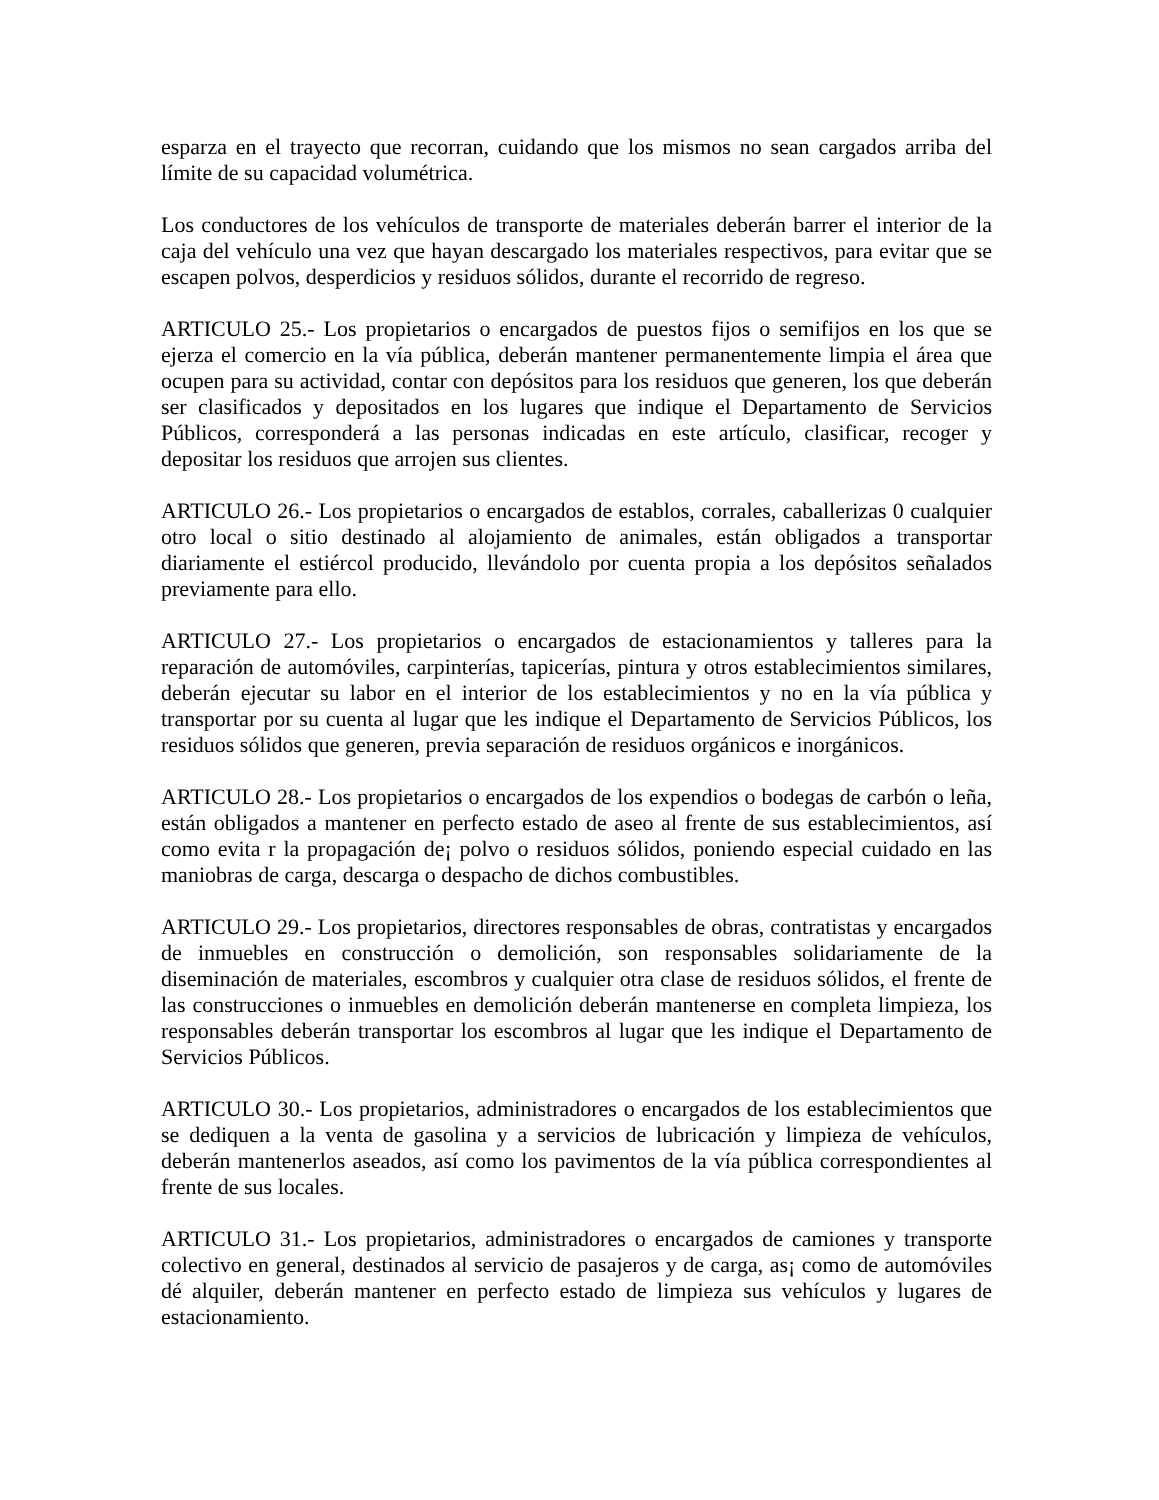esparza en el trayecto que recorran, cuidando que los mismos no sean cargados arriba del límite de su capacidad volumétrica.
Los conductores de los vehículos de transporte de materiales deberán barrer el interior de la caja del vehículo una vez que hayan descargado los materiales respectivos, para evitar que se escapen polvos, desperdicios y residuos sólidos, durante el recorrido de regreso.
ARTICULO 25.- Los propietarios o encargados de puestos fijos o semifijos en los que se ejerza el comercio en la vía pública, deberán mantener permanentemente limpia el área que ocupen para su actividad, contar con depósitos para los residuos que generen, los que deberán ser clasificados y depositados en los lugares que indique el Departamento de Servicios Públicos, corresponderá a las personas indicadas en este artículo, clasificar, recoger y depositar los residuos que arrojen sus clientes.
ARTICULO 26.- Los propietarios o encargados de establos, corrales, caballerizas 0 cualquier otro local o sitio destinado al alojamiento de animales, están obligados a transportar diariamente el estiércol producido, llevándolo por cuenta propia a los depósitos señalados previamente para ello.
ARTICULO 27.- Los propietarios o encargados de estacionamientos y talleres para la reparación de automóviles, carpinterías, tapicerías, pintura y otros establecimientos similares, deberán ejecutar su labor en el interior de los establecimientos y no en la vía pública y transportar por su cuenta al lugar que les indique el Departamento de Servicios Públicos, los residuos sólidos que generen, previa separación de residuos orgánicos e inorgánicos.
ARTICULO 28.- Los propietarios o encargados de los expendios o bodegas de carbón o leña, están obligados a mantener en perfecto estado de aseo al frente de sus establecimientos, así como evita r la propagación de¡ polvo o residuos sólidos, poniendo especial cuidado en las maniobras de carga, descarga o despacho de dichos combustibles.
ARTICULO 29.- Los propietarios, directores responsables de obras, contratistas y encargados de inmuebles en construcción o demolición, son responsables solidariamente de la diseminación de materiales, escombros y cualquier otra clase de residuos sólidos, el frente de las construcciones o inmuebles en demolición deberán mantenerse en completa limpieza, los responsables deberán transportar los escombros al lugar que les indique el Departamento de Servicios Públicos.
ARTICULO 30.- Los propietarios, administradores o encargados de los establecimientos que se dediquen a la venta de gasolina y a servicios de lubricación y limpieza de vehículos, deberán mantenerlos aseados, así como los pavimentos de la vía pública correspondientes al frente de sus locales.
ARTICULO 31.- Los propietarios, administradores o encargados de camiones y transporte colectivo en general, destinados al servicio de pasajeros y de carga, as¡ como de automóviles dé alquiler, deberán mantener en perfecto estado de limpieza sus vehículos y lugares de estacionamiento.